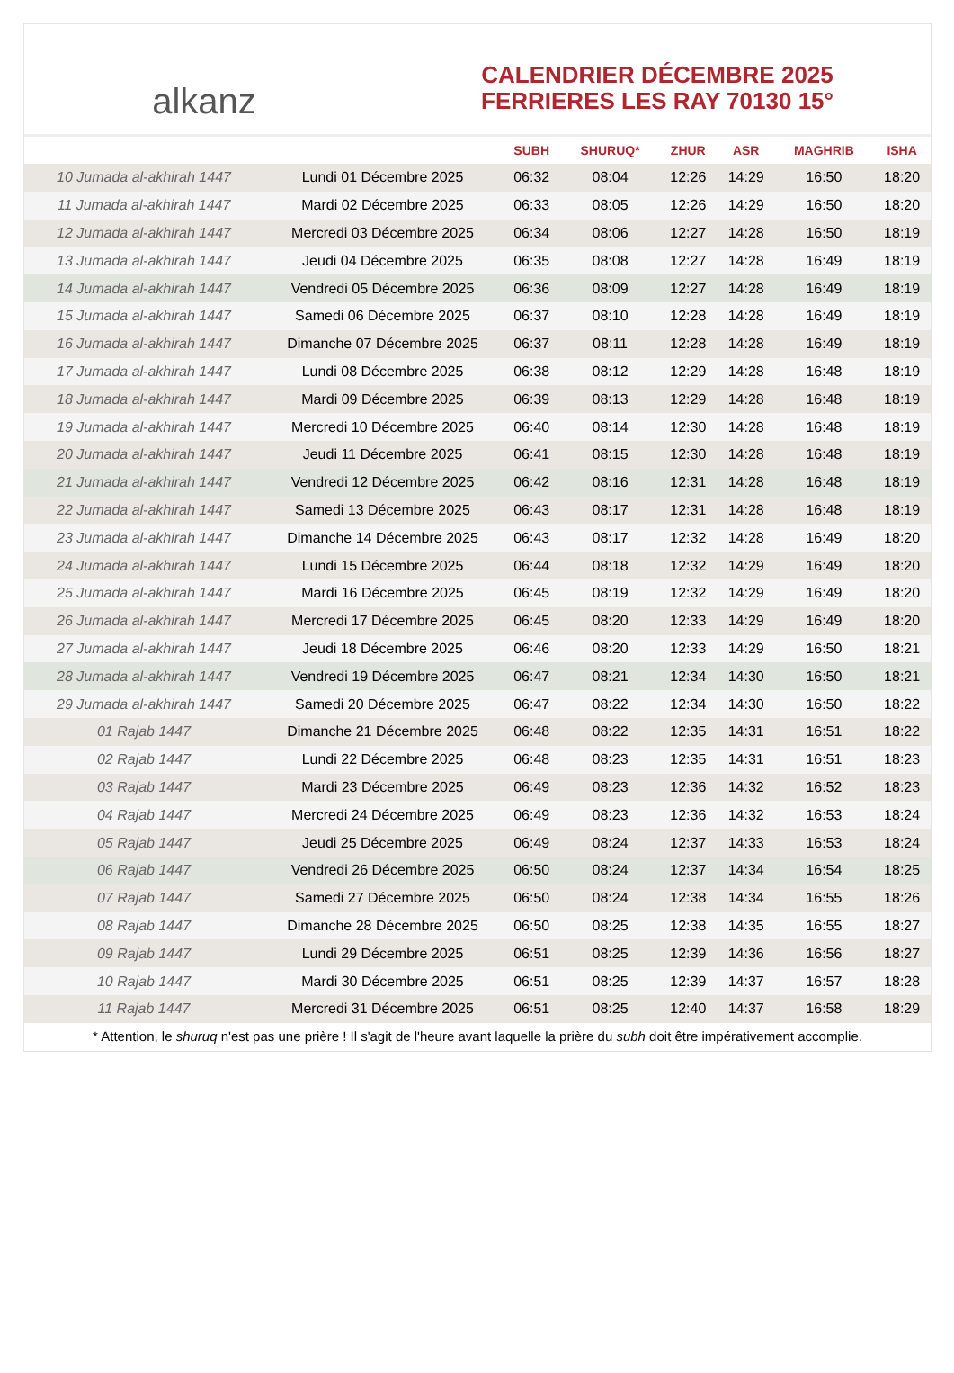alkanz
CALENDRIER DÉCEMBRE 2025
FERRIERES LES RAY 70130 15°
| | | SUBH | SHURUQ* | ZHUR | ASR | MAGHRIB | ISHA |
| --- | --- | --- | --- | --- | --- | --- | --- |
| 10 Jumada al-akhirah 1447 | Lundi 01 Décembre 2025 | 06:32 | 08:04 | 12:26 | 14:29 | 16:50 | 18:20 |
| 11 Jumada al-akhirah 1447 | Mardi 02 Décembre 2025 | 06:33 | 08:05 | 12:26 | 14:29 | 16:50 | 18:20 |
| 12 Jumada al-akhirah 1447 | Mercredi 03 Décembre 2025 | 06:34 | 08:06 | 12:27 | 14:28 | 16:50 | 18:19 |
| 13 Jumada al-akhirah 1447 | Jeudi 04 Décembre 2025 | 06:35 | 08:08 | 12:27 | 14:28 | 16:49 | 18:19 |
| 14 Jumada al-akhirah 1447 | Vendredi 05 Décembre 2025 | 06:36 | 08:09 | 12:27 | 14:28 | 16:49 | 18:19 |
| 15 Jumada al-akhirah 1447 | Samedi 06 Décembre 2025 | 06:37 | 08:10 | 12:28 | 14:28 | 16:49 | 18:19 |
| 16 Jumada al-akhirah 1447 | Dimanche 07 Décembre 2025 | 06:37 | 08:11 | 12:28 | 14:28 | 16:49 | 18:19 |
| 17 Jumada al-akhirah 1447 | Lundi 08 Décembre 2025 | 06:38 | 08:12 | 12:29 | 14:28 | 16:48 | 18:19 |
| 18 Jumada al-akhirah 1447 | Mardi 09 Décembre 2025 | 06:39 | 08:13 | 12:29 | 14:28 | 16:48 | 18:19 |
| 19 Jumada al-akhirah 1447 | Mercredi 10 Décembre 2025 | 06:40 | 08:14 | 12:30 | 14:28 | 16:48 | 18:19 |
| 20 Jumada al-akhirah 1447 | Jeudi 11 Décembre 2025 | 06:41 | 08:15 | 12:30 | 14:28 | 16:48 | 18:19 |
| 21 Jumada al-akhirah 1447 | Vendredi 12 Décembre 2025 | 06:42 | 08:16 | 12:31 | 14:28 | 16:48 | 18:19 |
| 22 Jumada al-akhirah 1447 | Samedi 13 Décembre 2025 | 06:43 | 08:17 | 12:31 | 14:28 | 16:48 | 18:19 |
| 23 Jumada al-akhirah 1447 | Dimanche 14 Décembre 2025 | 06:43 | 08:17 | 12:32 | 14:28 | 16:49 | 18:20 |
| 24 Jumada al-akhirah 1447 | Lundi 15 Décembre 2025 | 06:44 | 08:18 | 12:32 | 14:29 | 16:49 | 18:20 |
| 25 Jumada al-akhirah 1447 | Mardi 16 Décembre 2025 | 06:45 | 08:19 | 12:32 | 14:29 | 16:49 | 18:20 |
| 26 Jumada al-akhirah 1447 | Mercredi 17 Décembre 2025 | 06:45 | 08:20 | 12:33 | 14:29 | 16:49 | 18:20 |
| 27 Jumada al-akhirah 1447 | Jeudi 18 Décembre 2025 | 06:46 | 08:20 | 12:33 | 14:29 | 16:50 | 18:21 |
| 28 Jumada al-akhirah 1447 | Vendredi 19 Décembre 2025 | 06:47 | 08:21 | 12:34 | 14:30 | 16:50 | 18:21 |
| 29 Jumada al-akhirah 1447 | Samedi 20 Décembre 2025 | 06:47 | 08:22 | 12:34 | 14:30 | 16:50 | 18:22 |
| 01 Rajab 1447 | Dimanche 21 Décembre 2025 | 06:48 | 08:22 | 12:35 | 14:31 | 16:51 | 18:22 |
| 02 Rajab 1447 | Lundi 22 Décembre 2025 | 06:48 | 08:23 | 12:35 | 14:31 | 16:51 | 18:23 |
| 03 Rajab 1447 | Mardi 23 Décembre 2025 | 06:49 | 08:23 | 12:36 | 14:32 | 16:52 | 18:23 |
| 04 Rajab 1447 | Mercredi 24 Décembre 2025 | 06:49 | 08:23 | 12:36 | 14:32 | 16:53 | 18:24 |
| 05 Rajab 1447 | Jeudi 25 Décembre 2025 | 06:49 | 08:24 | 12:37 | 14:33 | 16:53 | 18:24 |
| 06 Rajab 1447 | Vendredi 26 Décembre 2025 | 06:50 | 08:24 | 12:37 | 14:34 | 16:54 | 18:25 |
| 07 Rajab 1447 | Samedi 27 Décembre 2025 | 06:50 | 08:24 | 12:38 | 14:34 | 16:55 | 18:26 |
| 08 Rajab 1447 | Dimanche 28 Décembre 2025 | 06:50 | 08:25 | 12:38 | 14:35 | 16:55 | 18:27 |
| 09 Rajab 1447 | Lundi 29 Décembre 2025 | 06:51 | 08:25 | 12:39 | 14:36 | 16:56 | 18:27 |
| 10 Rajab 1447 | Mardi 30 Décembre 2025 | 06:51 | 08:25 | 12:39 | 14:37 | 16:57 | 18:28 |
| 11 Rajab 1447 | Mercredi 31 Décembre 2025 | 06:51 | 08:25 | 12:40 | 14:37 | 16:58 | 18:29 |
* Attention, le shuruq n'est pas une prière ! Il s'agit de l'heure avant laquelle la prière du subh doit être impérativement accomplie.